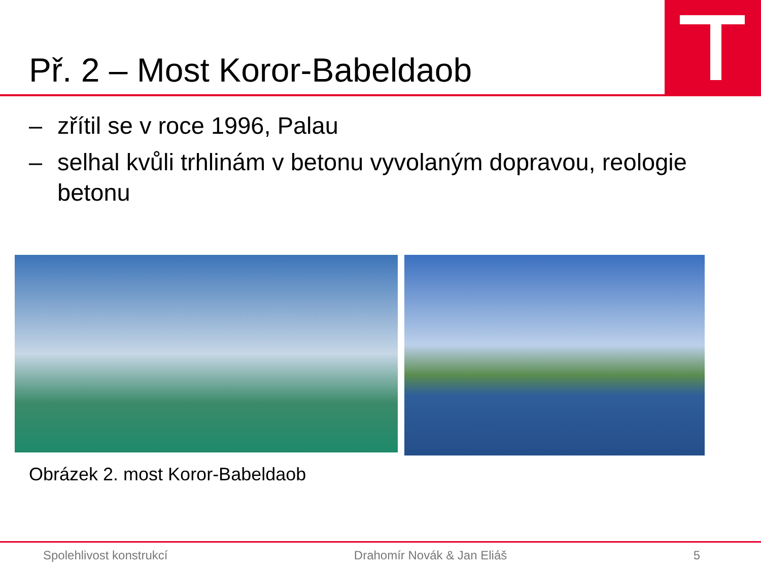Př. 2 – Most Koror-Babeldaob
– zřítil se v roce 1996, Palau
– selhal kvůli trhlinám v betonu vyvolaným dopravou, reologie betonu
Obrázek 2. most Koror-Babeldaob
Spolehlivost konstrukcí Drahomír Novák & Jan Eliáš 5